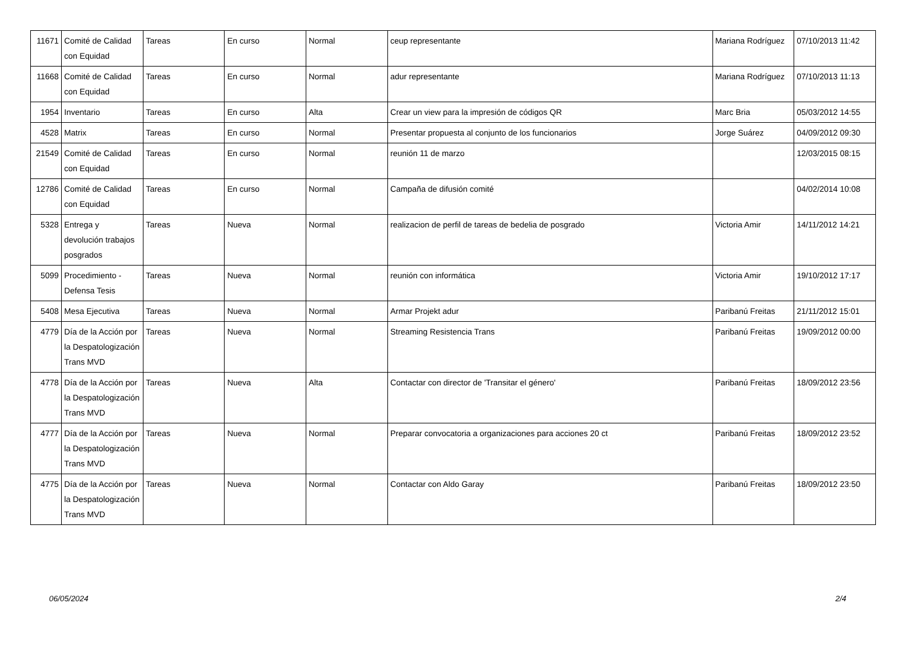| 11671 | Comité de Calidad con Equidad | Tareas | En curso | Normal | ceup representante | Mariana Rodríguez | 07/10/2013 11:42 |
| 11668 | Comité de Calidad con Equidad | Tareas | En curso | Normal | adur representante | Mariana Rodríguez | 07/10/2013 11:13 |
| 1954 | Inventario | Tareas | En curso | Alta | Crear un view para la impresión de códigos QR | Marc Bria | 05/03/2012 14:55 |
| 4528 | Matrix | Tareas | En curso | Normal | Presentar propuesta al conjunto de los funcionarios | Jorge Suárez | 04/09/2012 09:30 |
| 21549 | Comité de Calidad con Equidad | Tareas | En curso | Normal | reunión 11 de marzo | | 12/03/2015 08:15 |
| 12786 | Comité de Calidad con Equidad | Tareas | En curso | Normal | Campaña de difusión comité | | 04/02/2014 10:08 |
| 5328 | Entrega y devolución trabajos posgrados | Tareas | Nueva | Normal | realizacion de perfil de tareas de bedelia de posgrado | Victoria Amir | 14/11/2012 14:21 |
| 5099 | Procedimiento - Defensa Tesis | Tareas | Nueva | Normal | reunión con informática | Victoria Amir | 19/10/2012 17:17 |
| 5408 | Mesa Ejecutiva | Tareas | Nueva | Normal | Armar Projekt adur | Paribanú Freitas | 21/11/2012 15:01 |
| 4779 | Día de la Acción por la Despatologización Trans MVD | Tareas | Nueva | Normal | Streaming Resistencia Trans | Paribanú Freitas | 19/09/2012 00:00 |
| 4778 | Día de la Acción por la Despatologización Trans MVD | Tareas | Nueva | Alta | Contactar con director de 'Transitar el género' | Paribanú Freitas | 18/09/2012 23:56 |
| 4777 | Día de la Acción por la Despatologización Trans MVD | Tareas | Nueva | Normal | Preparar convocatoria a organizaciones para acciones 20 ct | Paribanú Freitas | 18/09/2012 23:52 |
| 4775 | Día de la Acción por la Despatologización Trans MVD | Tareas | Nueva | Normal | Contactar con Aldo Garay | Paribanú Freitas | 18/09/2012 23:50 |
06/05/2024 2/4